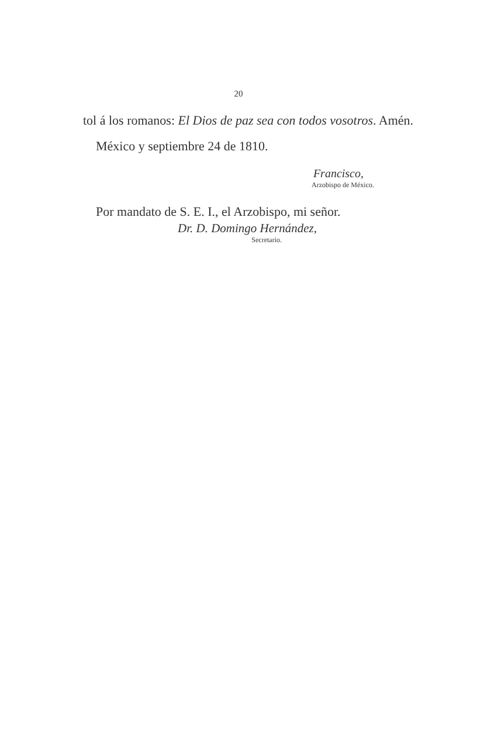20
tol á los romanos: El Dios de paz sea con todos vosotros. Amén.
México y septiembre 24 de 1810.
Francisco,
Arzobispo de México.
Por mandato de S. E. I., el Arzobispo, mi señor.
Dr. D. Domingo Hernández,
Secretario.